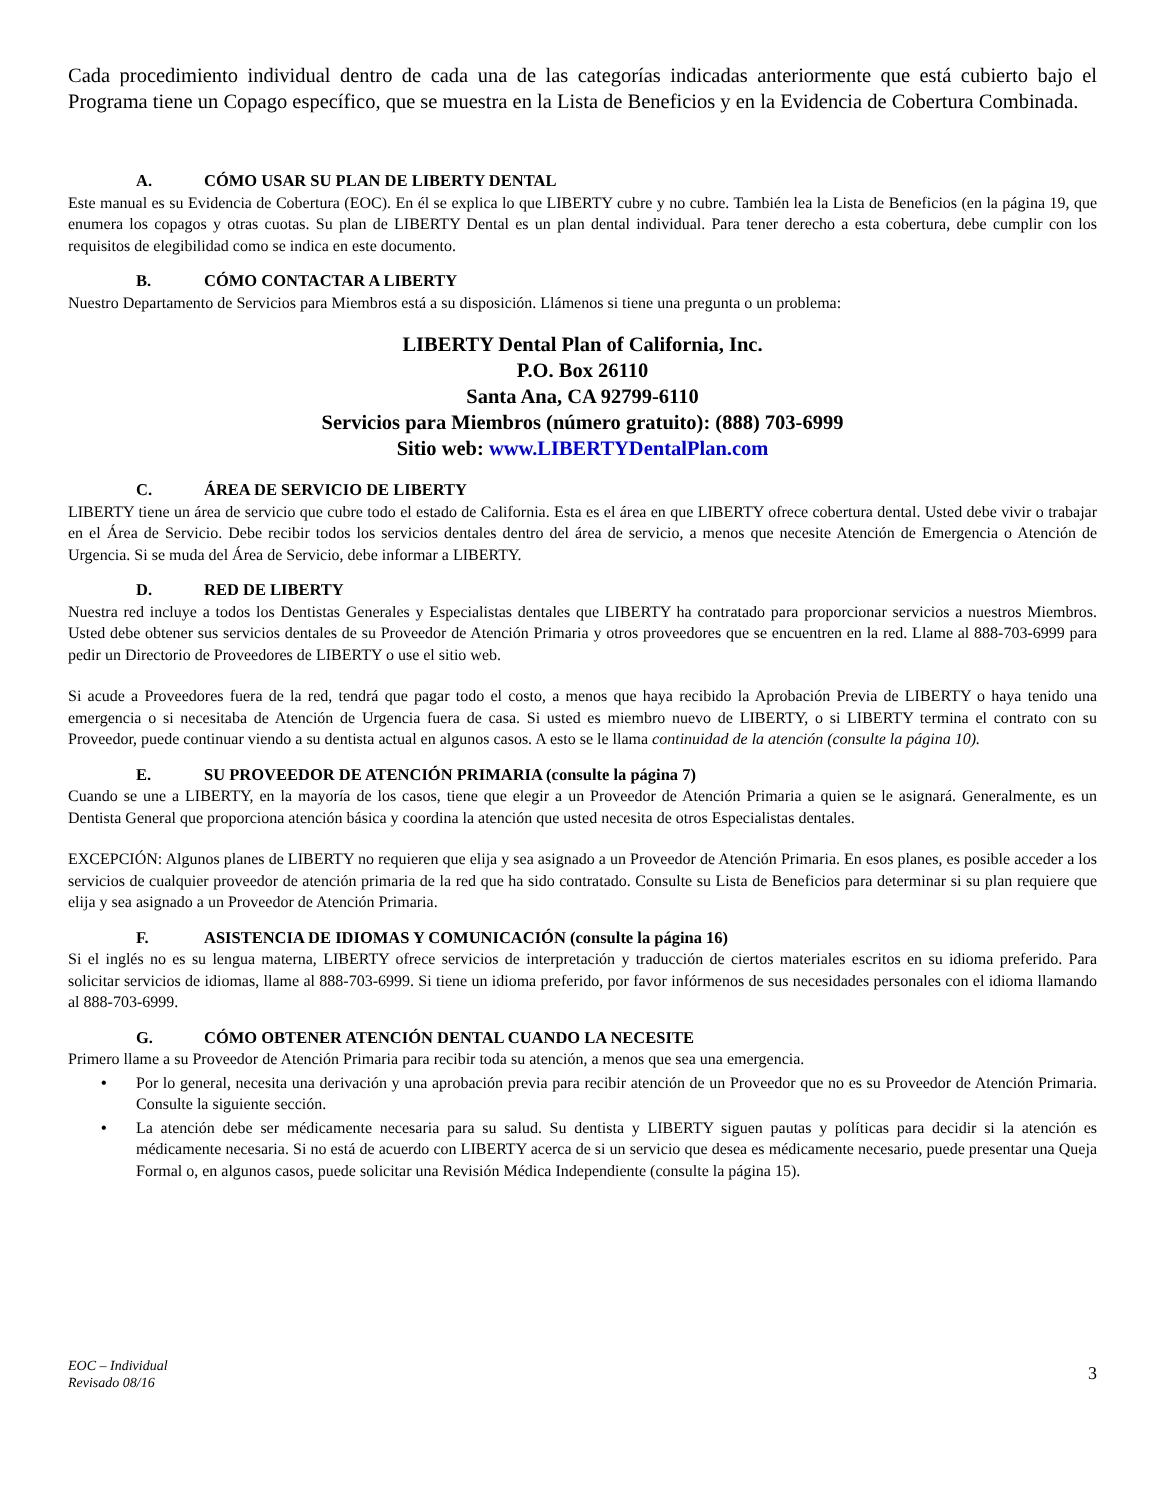Cada procedimiento individual dentro de cada una de las categorías indicadas anteriormente que está cubierto bajo el Programa tiene un Copago específico, que se muestra en la Lista de Beneficios y en la Evidencia de Cobertura Combinada.
A. CÓMO USAR SU PLAN DE LIBERTY DENTAL
Este manual es su Evidencia de Cobertura (EOC). En él se explica lo que LIBERTY cubre y no cubre. También lea la Lista de Beneficios (en la página 19, que enumera los copagos y otras cuotas. Su plan de LIBERTY Dental es un plan dental individual. Para tener derecho a esta cobertura, debe cumplir con los requisitos de elegibilidad como se indica en este documento.
B. CÓMO CONTACTAR A LIBERTY
Nuestro Departamento de Servicios para Miembros está a su disposición. Llámenos si tiene una pregunta o un problema:
LIBERTY Dental Plan of California, Inc.
P.O. Box 26110
Santa Ana, CA 92799-6110
Servicios para Miembros (número gratuito): (888) 703-6999
Sitio web: www.LIBERTYDentalPlan.com
C. ÁREA DE SERVICIO DE LIBERTY
LIBERTY tiene un área de servicio que cubre todo el estado de California. Esta es el área en que LIBERTY ofrece cobertura dental. Usted debe vivir o trabajar en el Área de Servicio. Debe recibir todos los servicios dentales dentro del área de servicio, a menos que necesite Atención de Emergencia o Atención de Urgencia. Si se muda del Área de Servicio, debe informar a LIBERTY.
D. RED DE LIBERTY
Nuestra red incluye a todos los Dentistas Generales y Especialistas dentales que LIBERTY ha contratado para proporcionar servicios a nuestros Miembros. Usted debe obtener sus servicios dentales de su Proveedor de Atención Primaria y otros proveedores que se encuentren en la red. Llame al 888-703-6999 para pedir un Directorio de Proveedores de LIBERTY o use el sitio web.
Si acude a Proveedores fuera de la red, tendrá que pagar todo el costo, a menos que haya recibido la Aprobación Previa de LIBERTY o haya tenido una emergencia o si necesitaba de Atención de Urgencia fuera de casa. Si usted es miembro nuevo de LIBERTY, o si LIBERTY termina el contrato con su Proveedor, puede continuar viendo a su dentista actual en algunos casos. A esto se le llama continuidad de la atención (consulte la página 10).
E. SU PROVEEDOR DE ATENCIÓN PRIMARIA (consulte la página 7)
Cuando se une a LIBERTY, en la mayoría de los casos, tiene que elegir a un Proveedor de Atención Primaria a quien se le asignará. Generalmente, es un Dentista General que proporciona atención básica y coordina la atención que usted necesita de otros Especialistas dentales.
EXCEPCIÓN: Algunos planes de LIBERTY no requieren que elija y sea asignado a un Proveedor de Atención Primaria. En esos planes, es posible acceder a los servicios de cualquier proveedor de atención primaria de la red que ha sido contratado. Consulte su Lista de Beneficios para determinar si su plan requiere que elija y sea asignado a un Proveedor de Atención Primaria.
F. ASISTENCIA DE IDIOMAS Y COMUNICACIÓN (consulte la página 16)
Si el inglés no es su lengua materna, LIBERTY ofrece servicios de interpretación y traducción de ciertos materiales escritos en su idioma preferido. Para solicitar servicios de idiomas, llame al 888-703-6999. Si tiene un idioma preferido, por favor infórmenos de sus necesidades personales con el idioma llamando al 888-703-6999.
G. CÓMO OBTENER ATENCIÓN DENTAL CUANDO LA NECESITE
Primero llame a su Proveedor de Atención Primaria para recibir toda su atención, a menos que sea una emergencia.
• Por lo general, necesita una derivación y una aprobación previa para recibir atención de un Proveedor que no es su Proveedor de Atención Primaria. Consulte la siguiente sección.
• La atención debe ser médicamente necesaria para su salud. Su dentista y LIBERTY siguen pautas y políticas para decidir si la atención es médicamente necesaria. Si no está de acuerdo con LIBERTY acerca de si un servicio que desea es médicamente necesario, puede presentar una Queja Formal o, en algunos casos, puede solicitar una Revisión Médica Independiente (consulte la página 15).
EOC – Individual
Revisado 08/16 3